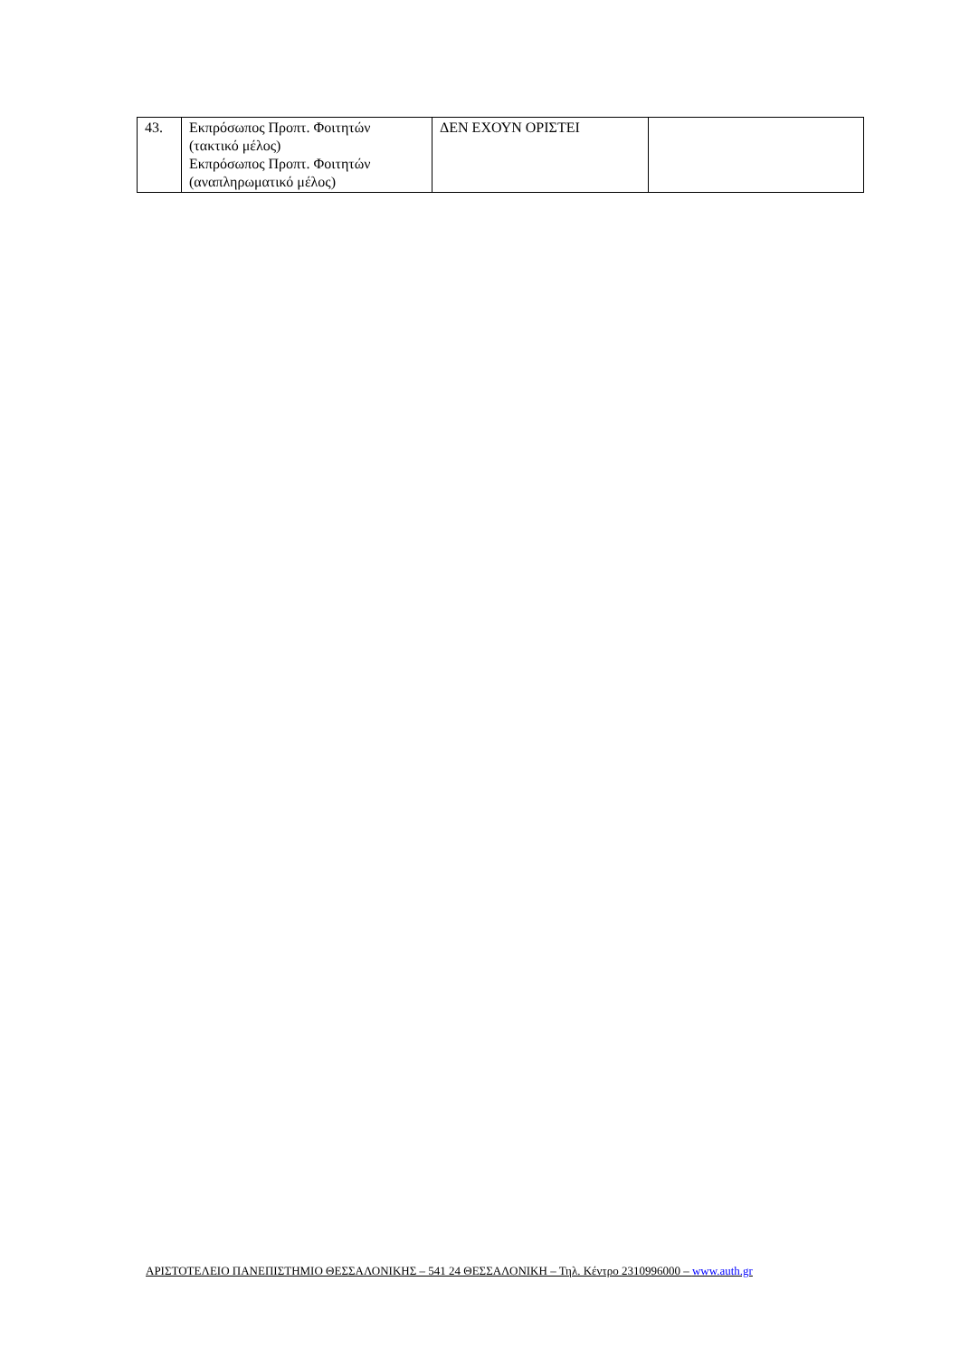| 43. | Εκπρόσωπος Προπτ. Φοιτητών (τακτικό μέλος) Εκπρόσωπος Προπτ. Φοιτητών (αναπληρωματικό μέλος) | ΔΕΝ ΕΧΟΥΝ ΟΡΙΣΤΕΙ | |
ΑΡΙΣΤΟΤΕΛΕΙΟ ΠΑΝΕΠΙΣΤΗΜΙΟ ΘΕΣΣΑΛΟΝΙΚΗΣ – 541 24 ΘΕΣΣΑΛΟΝΙΚΗ – Τηλ. Κέντρο 2310996000 – www.auth.gr